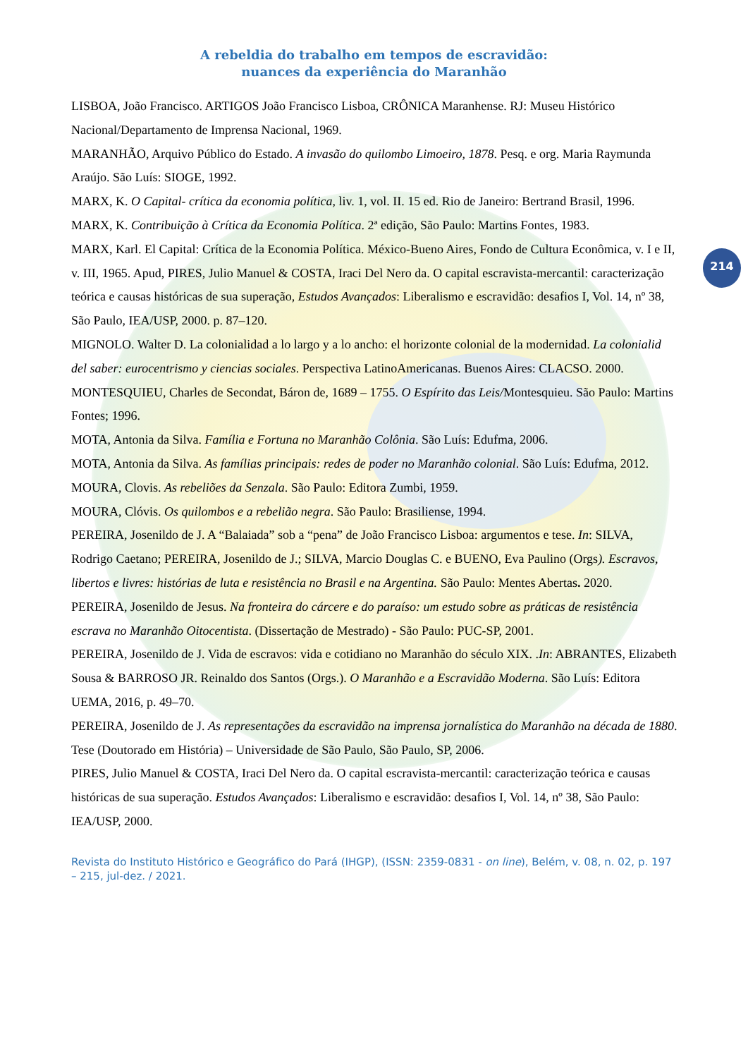A rebeldia do trabalho em tempos de escravidão:
nuances da experiência do Maranhão
214
LISBOA, João Francisco. ARTIGOS João Francisco Lisboa, CRÔNICA Maranhense. RJ: Museu Histórico Nacional/Departamento de Imprensa Nacional, 1969.
MARANHÃO, Arquivo Público do Estado. A invasão do quilombo Limoeiro, 1878. Pesq. e org. Maria Raymunda Araújo. São Luís: SIOGE, 1992.
MARX, K. O Capital- crítica da economia política, liv. 1, vol. II. 15 ed. Rio de Janeiro: Bertrand Brasil, 1996.
MARX, K. Contribuição à Crítica da Economia Política. 2ª edição, São Paulo: Martins Fontes, 1983.
MARX, Karl. El Capital: Crítica de la Economia Política. México-Bueno Aires, Fondo de Cultura Econômica, v. I e II, v. III, 1965. Apud, PIRES, Julio Manuel & COSTA, Iraci Del Nero da. O capital escravista-mercantil: caracterização teórica e causas históricas de sua superação, Estudos Avançados: Liberalismo e escravidão: desafios I, Vol. 14, nº 38, São Paulo, IEA/USP, 2000. p. 87–120.
MIGNOLO. Walter D. La colonialidad a lo largo y a lo ancho: el horizonte colonial de la modernidad. La colonialid del saber: eurocentrismo y ciencias sociales. Perspectiva LatinoAmericanas. Buenos Aires: CLACSO. 2000.
MONTESQUIEU, Charles de Secondat, Báron de, 1689 – 1755. O Espírito das Leis/Montesquieu. São Paulo: Martins Fontes; 1996.
MOTA, Antonia da Silva. Família e Fortuna no Maranhão Colônia. São Luís: Edufma, 2006.
MOTA, Antonia da Silva. As famílias principais: redes de poder no Maranhão colonial. São Luís: Edufma, 2012.
MOURA, Clovis. As rebeliões da Senzala. São Paulo: Editora Zumbi, 1959.
MOURA, Clóvis. Os quilombos e a rebelião negra. São Paulo: Brasiliense, 1994.
PEREIRA, Josenildo de J. A “Balaiada” sob a “pena” de João Francisco Lisboa: argumentos e tese. In: SILVA, Rodrigo Caetano; PEREIRA, Josenildo de J.; SILVA, Marcio Douglas C. e BUENO, Eva Paulino (Orgs). Escravos, libertos e livres: histórias de luta e resistência no Brasil e na Argentina. São Paulo: Mentes Abertas. 2020.
PEREIRA, Josenildo de Jesus. Na fronteira do cárcere e do paraíso: um estudo sobre as práticas de resistência escrava no Maranhão Oitocentista. (Dissertação de Mestrado) - São Paulo: PUC-SP, 2001.
PEREIRA, Josenildo de J. Vida de escravos: vida e cotidiano no Maranhão do século XIX. .In: ABRANTES, Elizabeth Sousa & BARROSO JR. Reinaldo dos Santos (Orgs.). O Maranhão e a Escravidão Moderna. São Luís: Editora UEMA, 2016, p. 49–70.
PEREIRA, Josenildo de J. As representações da escravidão na imprensa jornalística do Maranhão na década de 1880. Tese (Doutorado em História) – Universidade de São Paulo, São Paulo, SP, 2006.
PIRES, Julio Manuel & COSTA, Iraci Del Nero da. O capital escravista-mercantil: caracterização teórica e causas históricas de sua superação. Estudos Avançados: Liberalismo e escravidão: desafios I, Vol. 14, nº 38, São Paulo: IEA/USP, 2000.
Revista do Instituto Histórico e Geográfico do Pará (IHGP), (ISSN: 2359-0831 - on line), Belém, v. 08, n. 02, p. 197 – 215, jul-dez. / 2021.